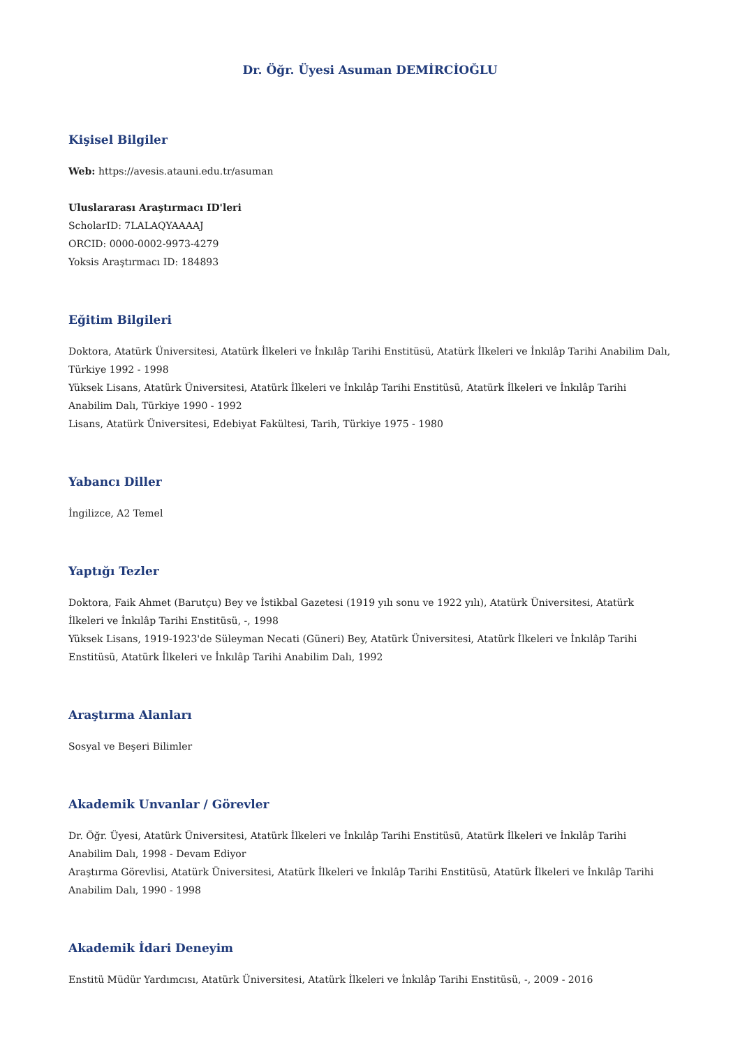Dr. Öğr. Üyesi Asuman DEMİRCİOĞLU
Kişisel Bilgiler
Web: https://avesis.atauni.edu.tr/asuman
Uluslararası Araştırmacı ID'leri
ScholarID: 7LALAQYAAAAJ
ORCID: 0000-0002-9973-4279
Yoksis Araştırmacı ID: 184893
Eğitim Bilgileri
Doktora, Atatürk Üniversitesi, Atatürk İlkeleri ve İnkılâp Tarihi Enstitüsü, Atatürk İlkeleri ve İnkılâp Tarihi Anabilim Dalı, Türkiye 1992 - 1998
Yüksek Lisans, Atatürk Üniversitesi, Atatürk İlkeleri ve İnkılâp Tarihi Enstitüsü, Atatürk İlkeleri ve İnkılâp Tarihi Anabilim Dalı, Türkiye 1990 - 1992
Lisans, Atatürk Üniversitesi, Edebiyat Fakültesi, Tarih, Türkiye 1975 - 1980
Yabancı Diller
İngilizce, A2 Temel
Yaptığı Tezler
Doktora, Faik Ahmet (Barutçu) Bey ve İstikbal Gazetesi (1919 yılı sonu ve 1922 yılı), Atatürk Üniversitesi, Atatürk İlkeleri ve İnkılâp Tarihi Enstitüsü, -, 1998
Yüksek Lisans, 1919-1923'de Süleyman Necati (Güneri) Bey, Atatürk Üniversitesi, Atatürk İlkeleri ve İnkılâp Tarihi Enstitüsü, Atatürk İlkeleri ve İnkılâp Tarihi Anabilim Dalı, 1992
Araştırma Alanları
Sosyal ve Beşeri Bilimler
Akademik Unvanlar / Görevler
Dr. Öğr. Üyesi, Atatürk Üniversitesi, Atatürk İlkeleri ve İnkılâp Tarihi Enstitüsü, Atatürk İlkeleri ve İnkılâp Tarihi Anabilim Dalı, 1998 - Devam Ediyor
Araştırma Görevlisi, Atatürk Üniversitesi, Atatürk İlkeleri ve İnkılâp Tarihi Enstitüsü, Atatürk İlkeleri ve İnkılâp Tarihi Anabilim Dalı, 1990 - 1998
Akademik İdari Deneyim
Enstitü Müdür Yardımcısı, Atatürk Üniversitesi, Atatürk İlkeleri ve İnkılâp Tarihi Enstitüsü, -, 2009 - 2016